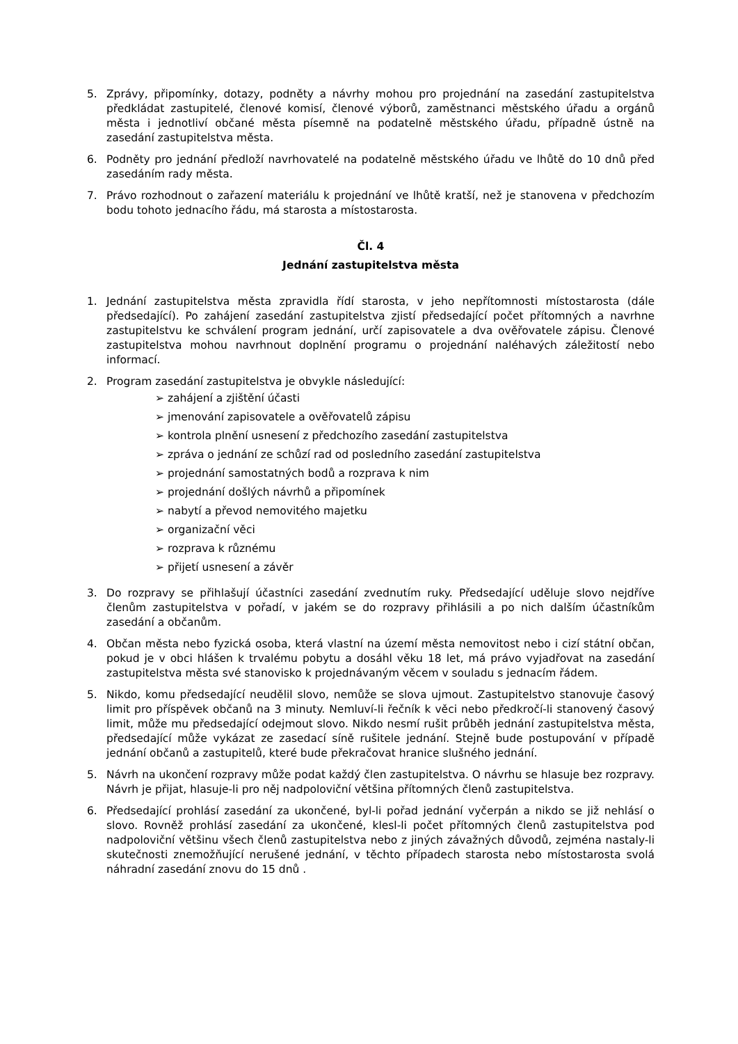5. Zprávy, připomínky, dotazy, podněty a návrhy mohou pro projednání na zasedání zastupitelstva předkládat zastupitelé, členové komisí, členové výborů, zaměstnanci městského úřadu a orgánů města i jednotliví občané města písemně na podatelně městského úřadu, případně ústně na zasedání zastupitelstva města.
6. Podněty pro jednání předloží navrhovatelé na podatelně městského úřadu ve lhůtě do 10 dnů před zasedáním rady města.
7. Právo rozhodnout o zařazení materiálu k projednání ve lhůtě kratší, než je stanovena v předchozím bodu tohoto jednacího řádu, má starosta a místostarosta.
Čl. 4
Jednání zastupitelstva města
1. Jednání zastupitelstva města zpravidla řídí starosta, v jeho nepřítomnosti místostarosta (dále předsedající). Po zahájení zasedání zastupitelstva zjistí předsedající počet přítomných a navrhne zastupitelstvu ke schválení program jednání, určí zapisovatele a dva ověřovatele zápisu. Členové zastupitelstva mohou navrhnout doplnění programu o projednání naléhavých záležitostí nebo informací.
2. Program zasedání zastupitelstva je obvykle následující:
➢ zahájení a zjištění účasti
➢ jmenování zapisovatele a ověřovatelů zápisu
➢ kontrola plnění usnesení z předchozího zasedání zastupitelstva
➢ zpráva o jednání ze schůzí rad od posledního zasedání zastupitelstva
➢ projednání samostatných bodů a rozprava k nim
➢ projednání došlých návrhů a připomínek
➢ nabytí a převod nemovitého majetku
➢ organizační věci
➢ rozprava k různému
➢ přijetí usnesení a závěr
3. Do rozpravy se přihlašují účastníci zasedání zvednutím ruky. Předsedající uděluje slovo nejdříve členům zastupitelstva v pořadí, v jakém se do rozpravy přihlásili a po nich dalším účastníkům zasedání a občanům.
4. Občan města nebo fyzická osoba, která vlastní na území města nemovitost nebo i cizí státní občan, pokud je v obci hlášen k trvalému pobytu a dosáhl věku 18 let, má právo vyjadřovat na zasedání zastupitelstva města své stanovisko k projednávaným věcem v souladu s jednacím řádem.
5. Nikdo, komu předsedající neudělil slovo, nemůže se slova ujmout. Zastupitelstvo stanovuje časový limit pro příspěvek občanů na 3 minuty. Nemluví-li řečník k věci nebo předkročí-li stanovený časový limit, může mu předsedající odejmout slovo. Nikdo nesmí rušit průběh jednání zastupitelstva města, předsedající může vykázat ze zasedací síně rušitele jednání. Stejně bude postupování v případě jednání občanů a zastupitelů, které bude překračovat hranice slušného jednání.
5. Návrh na ukončení rozpravy může podat každý člen zastupitelstva. O návrhu se hlasuje bez rozpravy. Návrh je přijat, hlasuje-li pro něj nadpoloviční většina přítomných členů zastupitelstva.
6. Předsedající prohlásí zasedání za ukončené, byl-li pořad jednání vyčerpán a nikdo se již nehlásí o slovo. Rovněž prohlásí zasedání za ukončené, klesl-li počet přítomných členů zastupitelstva pod nadpoloviční většinu všech členů zastupitelstva nebo z jiných závažných důvodů, zejména nastaly-li skutečnosti znemožňující nerušené jednání, v těchto případech starosta nebo místostarosta svolá náhradní zasedání znovu do 15 dnů .